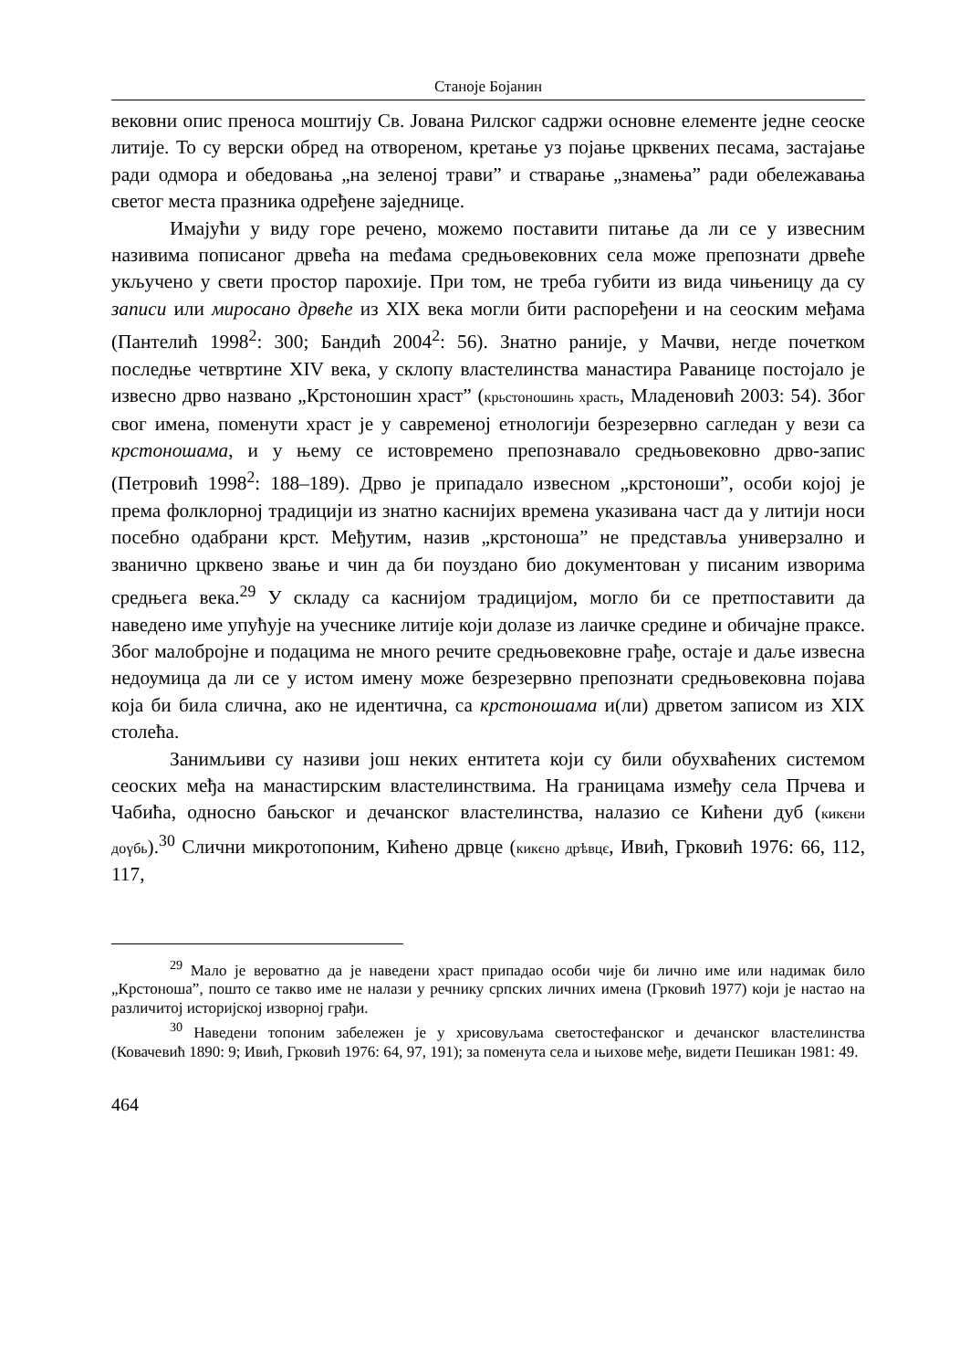Станоје Бојанин
вековни опис преноса моштију Св. Јована Рилског садржи основне елементе једне сеоске литије. То су верски обред на отвореном, кретање уз појање црквених песама, застајање ради одмора и обедовања „на зеленој трави” и стварање „знамења” ради обележавања светог места празника одређене заједнице.
Имајући у виду горе речено, можемо поставити питање да ли се у извесним називима пописаног дрвећа на međама средњовековних села може препознати дрвеће укључено у свети простор парохије. При том, не треба губити из вида чињеницу да су записи или миросано дрвеће из XIX века могли бити распоређени и на сеоским међама (Пантелић 1998<sup>2</sup>: 300; Бандић 2004<sup>2</sup>: 56). Знатно раније, у Мачви, негде почетком последње четвртине XIV века, у склопу властелинства манастира Раванице постојало је извесно дрво названо „Крстоношин храст” (крьстоношинь храсть, Младеновић 2003: 54). Због свог имена, поменути храст је у савременој етнологији безрезервно сагледан у вези са крстоношама, и у њему се истовремено препознавало средњовековно дрво-запис (Петровић 1998<sup>2</sup>: 188–189). Дрво је припадало извесном „крстоноши”, особи којој је према фолклорној традицији из знатно каснијих времена указивана част да у литији носи посебно одабрани крст. Међутим, назив „крстоноша” не представља универзално и званично црквено звање и чин да би поуздано био документован у писаним изворима средњега века.<sup>29</sup> У складу са каснијом традицијом, могло би се претпоставити да наведено име упућује на учеснике литије који долазе из лаичке средине и обичајне праксе. Због малобројне и подацима не много речите средњовековне грађе, остаје и даље извесна недоумица да ли се у истом имену може безрезервно препознати средњовековна појава која би била слична, ако не идентична, са крстоношама и(ли) дрветом записом из XIX столећа.
Занимљиви су називи још неких ентитета који су били обухваћених системом сеоских међа на манастирским властелинствима. На границама између села Прчева и Чабића, односно бањског и дечанског властелинства, налазио се Кићени дуб (кикєни доүбь).<sup>30</sup> Слични микротопоним, Кићено дрвце (кикєно дрѣвцє, Ивић, Грковић 1976: 66, 112, 117,
<sup>29</sup> Мало је вероватно да је наведени храст припадао особи чије би лично име или надимак било „Крстоноша”, пошто се такво име не налази у речнику српских личних имена (Грковић 1977) који је настао на различитој историјској изворној грађи.
<sup>30</sup> Наведени топоним забележен је у хрисовуљама светостефанског и дечанског властелинства (Ковачевић 1890: 9; Ивић, Грковић 1976: 64, 97, 191); за поменута села и њихове међе, видети Пешикан 1981: 49.
464